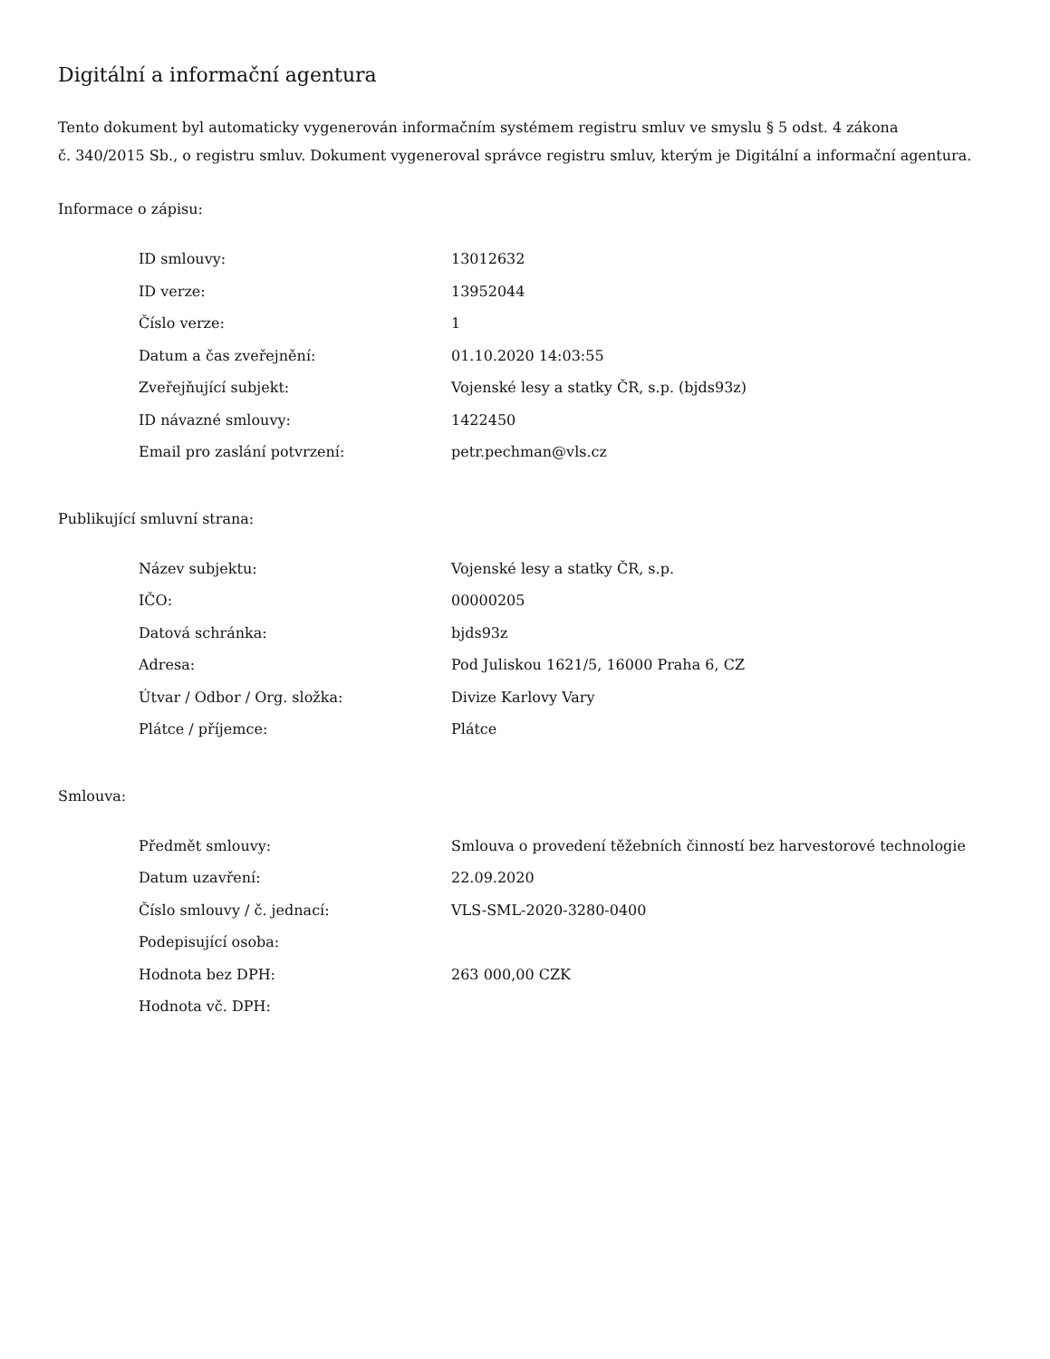Digitální a informační agentura
Tento dokument byl automaticky vygenerován informačním systémem registru smluv ve smyslu § 5 odst. 4 zákona
č. 340/2015 Sb., o registru smluv. Dokument vygeneroval správce registru smluv, kterým je Digitální a informační agentura.
Informace o zápisu:
| ID smlouvy: | 13012632 |
| ID verze: | 13952044 |
| Číslo verze: | 1 |
| Datum a čas zveřejnění: | 01.10.2020 14:03:55 |
| Zveřejňující subjekt: | Vojenské lesy a statky ČR, s.p. (bjds93z) |
| ID návazné smlouvy: | 1422450 |
| Email pro zaslání potvrzení: | petr.pechman@vls.cz |
Publikující smluvní strana:
| Název subjektu: | Vojenské lesy a statky ČR, s.p. |
| IČO: | 00000205 |
| Datová schránka: | bjds93z |
| Adresa: | Pod Juliskou 1621/5, 16000 Praha 6, CZ |
| Útvar / Odbor / Org. složka: | Divize Karlovy Vary |
| Plátce / příjemce: | Plátce |
Smlouva:
| Předmět smlouvy: | Smlouva o provedení těžebních činností bez harvestorové technologie |
| Datum uzavření: | 22.09.2020 |
| Číslo smlouvy / č. jednací: | VLS-SML-2020-3280-0400 |
| Podepisující osoba: | |
| Hodnota bez DPH: | 263 000,00 CZK |
| Hodnota vč. DPH: | |